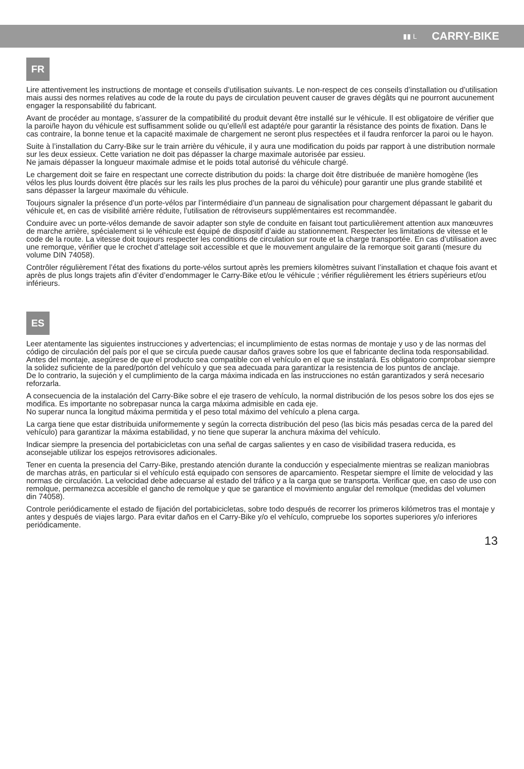▮▮ L CARRY-BIKE
FR
Lire attentivement les instructions de montage et conseils d’utilisation suivants. Le non-respect de ces conseils d’installation ou d’utilisation mais aussi des normes relatives au code de la route du pays de circulation peuvent causer de graves dégâts qui ne pourront aucunement engager la responsabilité du fabricant.
Avant de procéder au montage, s’assurer de la compatibilité du produit devant être installé sur le véhicule. Il est obligatoire de vérifier que la paroi/le hayon du véhicule est suffisamment solide ou qu’elle/il est adapté/e pour garantir la résistance des points de fixation. Dans le cas contraire, la bonne tenue et la capacité maximale de chargement ne seront plus respectées et il faudra renforcer la paroi ou le hayon.
Suite à l’installation du Carry-Bike sur le train arrière du véhicule, il y aura une modification du poids par rapport à une distribution normale sur les deux essieux. Cette variation ne doit pas dépasser la charge maximale autorisée par essieu.
Ne jamais dépasser la longueur maximale admise et le poids total autorisé du véhicule chargé.
Le chargement doit se faire en respectant une correcte distribution du poids: la charge doit être distribuée de manière homogène (les vélos les plus lourds doivent être placés sur les rails les plus proches de la paroi du véhicule) pour garantir une plus grande stabilité et sans dépasser la largeur maximale du véhicule.
Toujours signaler la présence d’un porte-vélos par l’intermédiaire d’un panneau de signalisation pour chargement dépassant le gabarit du véhicule et, en cas de visibilité arrière réduite, l’utilisation de rétroviseurs supplémentaires est recommandée.
Conduire avec un porte-vélos demande de savoir adapter son style de conduite en faisant tout particulièrement attention aux manœuvres de marche arrière, spécialement si le véhicule est équipé de dispositif d’aide au stationnement. Respecter les limitations de vitesse et le code de la route. La vitesse doit toujours respecter les conditions de circulation sur route et la charge transportée. En cas d’utilisation avec une remorque, vérifier que le crochet d’attelage soit accessible et que le mouvement angulaire de la remorque soit garanti (mesure du volume DIN 74058).
Contrôler régulièrement l’état des fixations du porte-vélos surtout après les premiers kilomètres suivant l’installation et chaque fois avant et après de plus longs trajets afin d’éviter d’endommager le Carry-Bike et/ou le véhicule ; vérifier régulièrement les étriers supérieurs et/ou inférieurs.
ES
Leer atentamente las siguientes instrucciones y advertencias; el incumplimiento de estas normas de montaje y uso y de las normas del código de circulación del país por el que se circula puede causar daños graves sobre los que el fabricante declina toda responsabilidad.
Antes del montaje, asegúrese de que el producto sea compatible con el vehículo en el que se instalará. Es obligatorio comprobar siempre la solidez suficiente de la pared/portón del vehículo y que sea adecuada para garantizar la resistencia de los puntos de anclaje.
De lo contrario, la sujeción y el cumplimiento de la carga máxima indicada en las instrucciones no están garantizados y será necesario reforzarla.
A consecuencia de la instalación del Carry-Bike sobre el eje trasero de vehículo, la normal distribución de los pesos sobre los dos ejes se modifica. Es importante no sobrepasar nunca la carga máxima admisible en cada eje.
No superar nunca la longitud máxima permitida y el peso total máximo del vehículo a plena carga.
La carga tiene que estar distribuida uniformemente y según la correcta distribución del peso (las bicis más pesadas cerca de la pared del vehículo) para garantizar la máxima estabilidad, y no tiene que superar la anchura máxima del vehículo.
Indicar siempre la presencia del portabicicletas con una señal de cargas salientes y en caso de visibilidad trasera reducida, es aconsejable utilizar los espejos retrovisores adicionales.
Tener en cuenta la presencia del Carry-Bike, prestando atención durante la conducción y especialmente mientras se realizan maniobras de marchas atrás, en particular si el vehículo está equipado con sensores de aparcamiento. Respetar siempre el límite de velocidad y las normas de circulación. La velocidad debe adecuarse al estado del tráfico y a la carga que se transporta. Verificar que, en caso de uso con remolque, permanezca accesible el gancho de remolque y que se garantice el movimiento angular del remolque (medidas del volumen din 74058).
Controle periódicamente el estado de fijación del portabicicletas, sobre todo después de recorrer los primeros kilómetros tras el montaje y antes y después de viajes largo. Para evitar daños en el Carry-Bike y/o el vehículo, compruebe los soportes superiores y/o inferiores periódicamente.
13